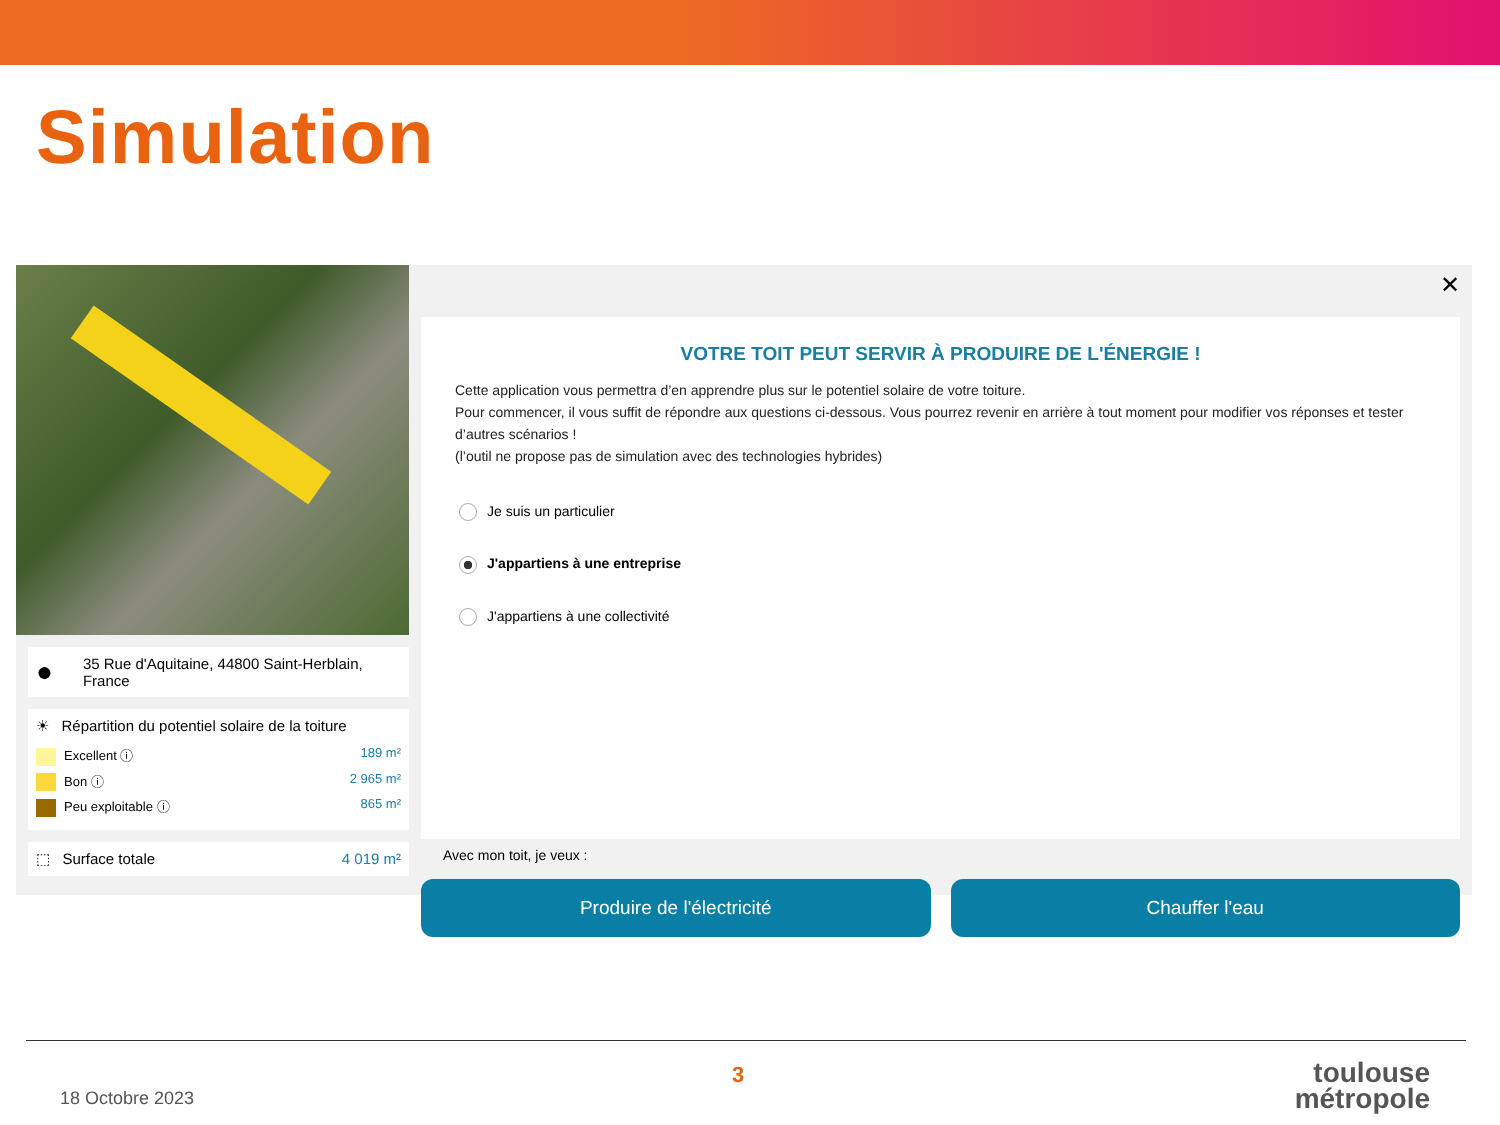Simulation
● 35 Rue d'Aquitaine, 44800 Saint-Herblain, France
☀ Répartition du potentiel solaire de la toiture
Excellent ⓘ 189 m²
Bon ⓘ 2 965 m²
Peu exploitable ⓘ 865 m²
⬚ Surface totale 4 019 m²
✕
VOTRE TOIT PEUT SERVIR À PRODUIRE DE L'ÉNERGIE !
Cette application vous permettra d’en apprendre plus sur le potentiel solaire de votre toiture.
Pour commencer, il vous suffit de répondre aux questions ci-dessous. Vous pourrez revenir en arrière à tout moment pour modifier vos réponses et tester d’autres scénarios !
(l’outil ne propose pas de simulation avec des technologies hybrides)
Je suis un particulier
J'appartiens à une entreprise
J'appartiens à une collectivité
Avec mon toit, je veux :
Produire de l'électricité Chauffer l'eau
18 Octobre 2023
3
toulouse
métropole